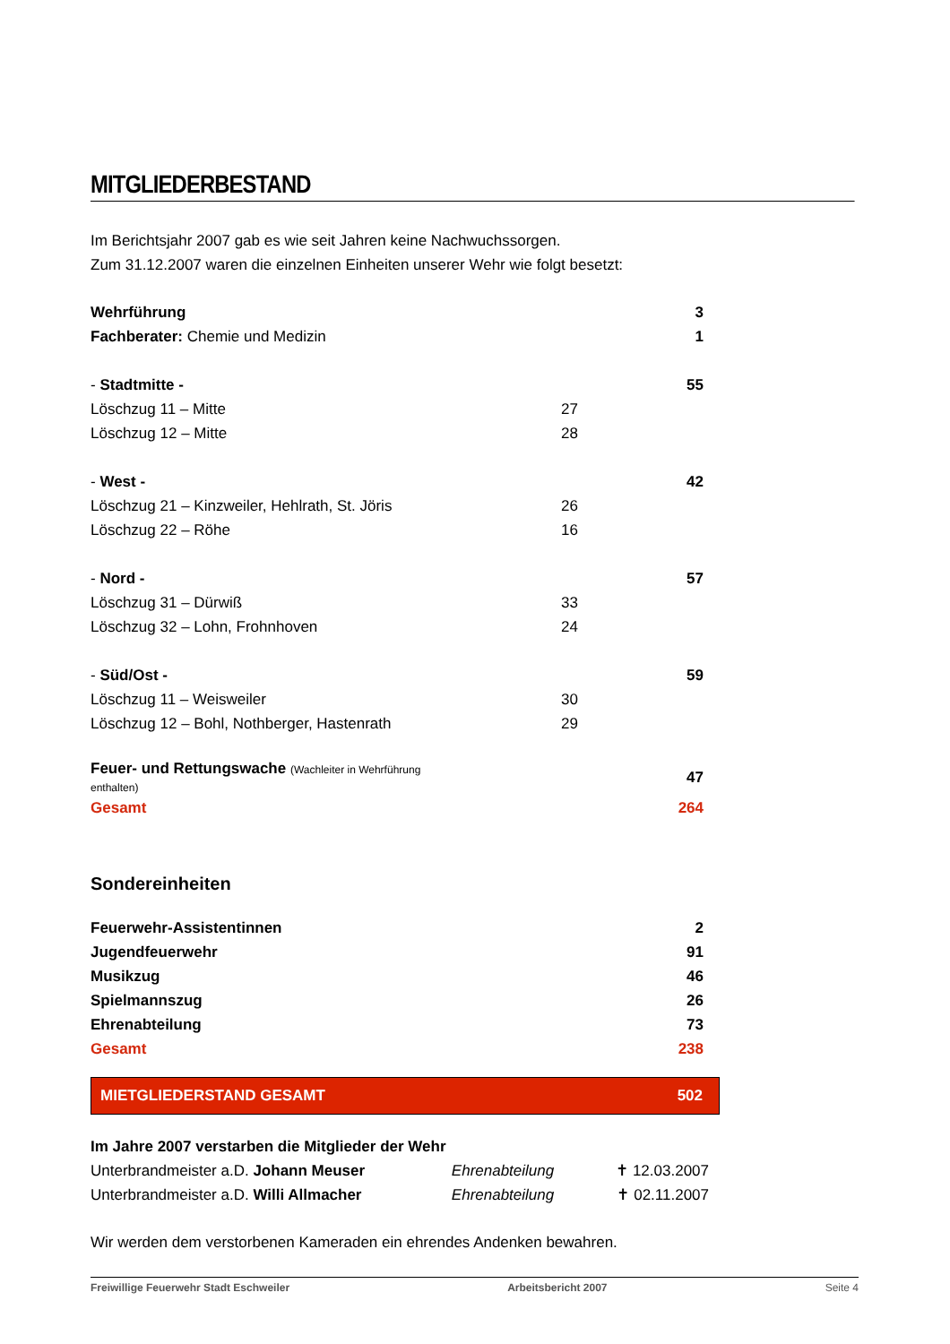MITGLIEDERBESTAND
Im Berichtsjahr 2007 gab es wie seit Jahren keine Nachwuchssorgen.
Zum 31.12.2007 waren die einzelnen Einheiten unserer Wehr wie folgt besetzt:
| Wehrführung | | 3 |
| Fachberater: Chemie und Medizin | | 1 |
| - Stadtmitte - | | 55 |
| Löschzug 11 – Mitte | 27 | |
| Löschzug 12 – Mitte | 28 | |
| - West - | | 42 |
| Löschzug 21 – Kinzweiler, Hehlrath, St. Jöris | 26 | |
| Löschzug 22 – Röhe | 16 | |
| - Nord - | | 57 |
| Löschzug 31 – Dürwiß | 33 | |
| Löschzug 32 – Lohn, Frohnhoven | 24 | |
| - Süd/Ost - | | 59 |
| Löschzug 11 – Weisweiler | 30 | |
| Löschzug 12 – Bohl, Nothberger, Hastenrath | 29 | |
| Feuer- und Rettungswache (Wachleiter in Wehrführung enthalten) | | 47 |
| Gesamt | | 264 |
Sondereinheiten
| Feuerwehr-Assistentinnen | 2 |
| Jugendfeuerwehr | 91 |
| Musikzug | 46 |
| Spielmannszug | 26 |
| Ehrenabteilung | 73 |
| Gesamt | 238 |
MIETGLIEDERSTAND GESAMT 502
Im Jahre 2007 verstarben die Mitglieder der Wehr
| Unterbrandmeister a.D. Johann Meuser | Ehrenabteilung | ✝ 12.03.2007 |
| Unterbrandmeister a.D. Willi Allmacher | Ehrenabteilung | ✝ 02.11.2007 |
Wir werden dem verstorbenen Kameraden ein ehrendes Andenken bewahren.
Freiwillige Feuerwehr Stadt Eschweiler Arbeitsbericht 2007 Seite 4